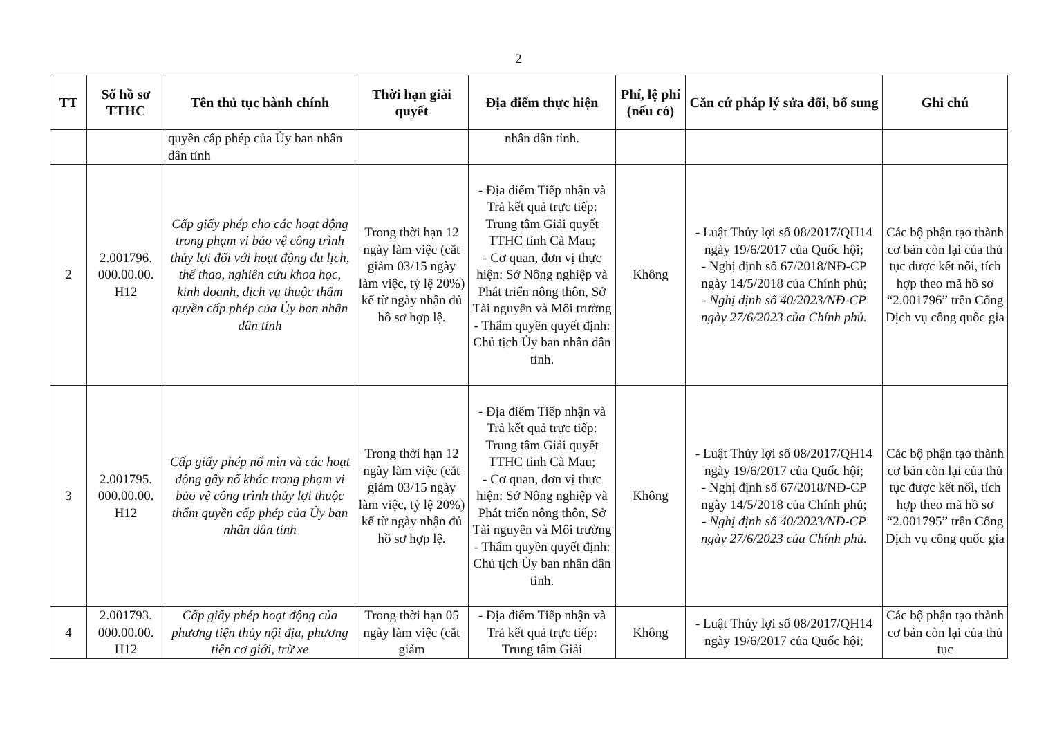2
| TT | Số hồ sơ TTHC | Tên thủ tục hành chính | Thời hạn giải quyết | Địa điểm thực hiện | Phí, lệ phí (nếu có) | Căn cứ pháp lý sửa đổi, bổ sung | Ghi chú |
| --- | --- | --- | --- | --- | --- | --- | --- |
| | | quyền cấp phép của Ủy ban nhân dân tỉnh | | nhân dân tỉnh. | | | |
| 2 | 2.001796. 000.00.00. H12 | Cấp giấy phép cho các hoạt động trong phạm vi bảo vệ công trình thủy lợi đối với hoạt động du lịch, thể thao, nghiên cứu khoa học, kinh doanh, dịch vụ thuộc thẩm quyền cấp phép của Ủy ban nhân dân tỉnh | Trong thời hạn 12 ngày làm việc (cắt giảm 03/15 ngày làm việc, tỷ lệ 20%) kể từ ngày nhận đủ hồ sơ hợp lệ. | - Địa điểm Tiếp nhận và Trả kết quả trực tiếp: Trung tâm Giải quyết TTHC tỉnh Cà Mau; - Cơ quan, đơn vị thực hiện: Sở Nông nghiệp và Phát triển nông thôn, Sở Tài nguyên và Môi trường - Thẩm quyền quyết định: Chủ tịch Ủy ban nhân dân tỉnh. | Không | - Luật Thủy lợi số 08/2017/QH14 ngày 19/6/2017 của Quốc hội; - Nghị định số 67/2018/NĐ-CP ngày 14/5/2018 của Chính phủ; - Nghị định số 40/2023/NĐ-CP ngày 27/6/2023 của Chính phủ. | Các bộ phận tạo thành cơ bản còn lại của thủ tục được kết nối, tích hợp theo mã hồ sơ “2.001796” trên Cổng Dịch vụ công quốc gia |
| 3 | 2.001795. 000.00.00. H12 | Cấp giấy phép nổ mìn và các hoạt động gây nổ khác trong phạm vi bảo vệ công trình thủy lợi thuộc thẩm quyền cấp phép của Ủy ban nhân dân tỉnh | Trong thời hạn 12 ngày làm việc (cắt giảm 03/15 ngày làm việc, tỷ lệ 20%) kể từ ngày nhận đủ hồ sơ hợp lệ. | - Địa điểm Tiếp nhận và Trả kết quả trực tiếp: Trung tâm Giải quyết TTHC tỉnh Cà Mau; - Cơ quan, đơn vị thực hiện: Sở Nông nghiệp và Phát triển nông thôn, Sở Tài nguyên và Môi trường - Thẩm quyền quyết định: Chủ tịch Ủy ban nhân dân tỉnh. | Không | - Luật Thủy lợi số 08/2017/QH14 ngày 19/6/2017 của Quốc hội; - Nghị định số 67/2018/NĐ-CP ngày 14/5/2018 của Chính phủ; - Nghị định số 40/2023/NĐ-CP ngày 27/6/2023 của Chính phủ. | Các bộ phận tạo thành cơ bản còn lại của thủ tục được kết nối, tích hợp theo mã hồ sơ “2.001795” trên Cổng Dịch vụ công quốc gia |
| 4 | 2.001793. 000.00.00. H12 | Cấp giấy phép hoạt động của phương tiện thủy nội địa, phương tiện cơ giới, trừ xe | Trong thời hạn 05 ngày làm việc (cắt giảm | - Địa điểm Tiếp nhận và Trả kết quả trực tiếp: Trung tâm Giải | Không | - Luật Thủy lợi số 08/2017/QH14 ngày 19/6/2017 của Quốc hội; | Các bộ phận tạo thành cơ bản còn lại của thủ tục |